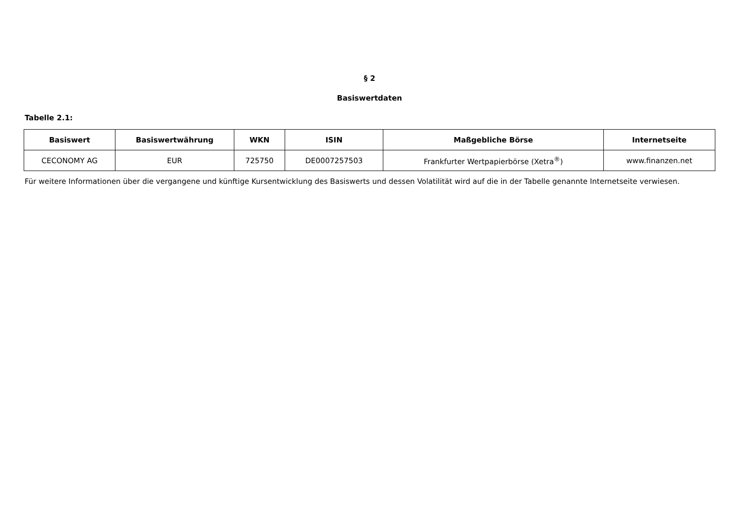§ 2
Basiswertdaten
Tabelle 2.1:
| Basiswert | Basiswertwährung | WKN | ISIN | Maßgebliche Börse | Internetseite |
| --- | --- | --- | --- | --- | --- |
| CECONOMY AG | EUR | 725750 | DE0007257503 | Frankfurter Wertpapierbörse (Xetra<sup>®</sup>) | www.finanzen.net |
Für weitere Informationen über die vergangene und künftige Kursentwicklung des Basiswerts und dessen Volatilität wird auf die in der Tabelle genannte Internetseite verwiesen.